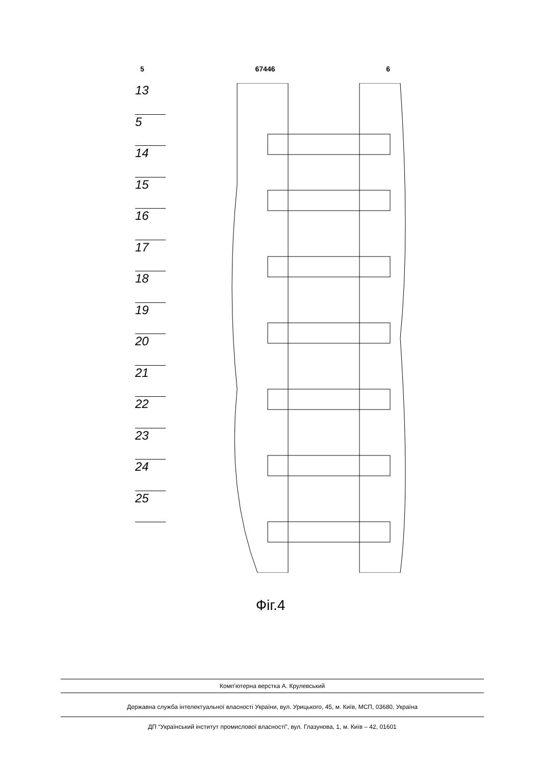5 67446 6
13
5
14
15
16
17
18
19
20
21
22
23
24
25
Фіг.4
Комп’ютерна верстка А. Крулевський
Державна служба інтелектуальної власності України, вул. Урицького, 45, м. Київ, МСП, 03680, Україна
ДП “Український інститут промислової власності”, вул. Глазунова, 1, м. Київ – 42, 01601